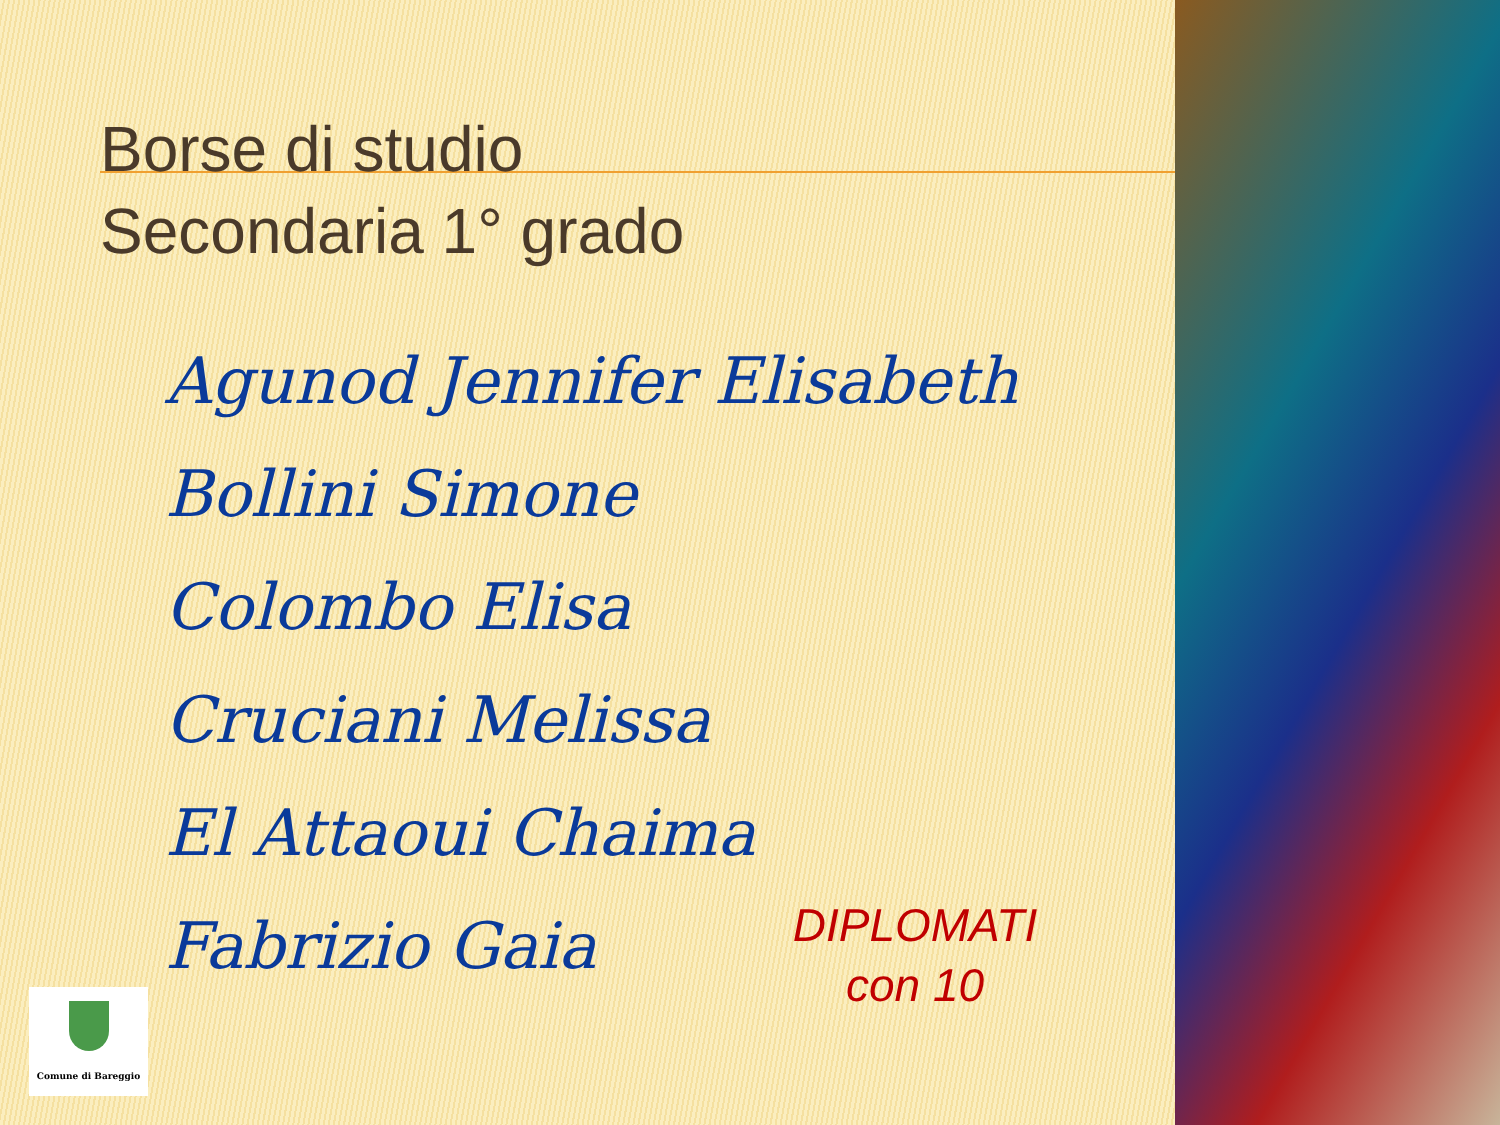Borse di studio
Secondaria 1° grado
Agunod Jennifer Elisabeth
Bollini Simone
Colombo Elisa
Cruciani Melissa
El Attaoui Chaima
Fabrizio Gaia
DIPLOMATI
con 10
Comune di Bareggio